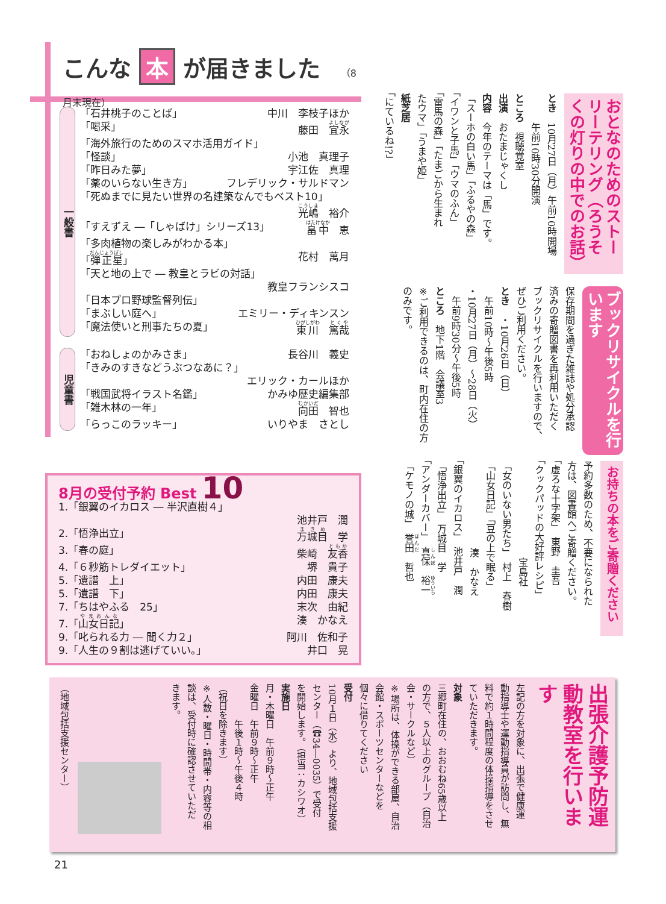こんな 本 が届きました （8月末現在）
一般書
「石井桃子のことば」 中川　李枝子ほか
「喝采」 藤田　宜永
「海外旅行のためのスマホ活用ガイド」
「怪談」 小池　真理子
「昨日みた夢」 宇江佐　真理
「薬のいらない生き方」 フレデリック・サルドマン
「死ぬまでに見たい世界の名建築なんでもベスト10」
光嶋　裕介
「すえずえ ―「しゃばけ」シリーズ13」 畠中　恵
「多肉植物の楽しみがわかる本」
「弾正星」 花村　萬月
「天と地の上で ― 教皇とラビの対話」
教皇フランシスコ
「日本プロ野球監督列伝」
「まぶしい庭へ」 エミリー・ディキンスン
「魔法使いと刑事たちの夏」 東川　篤哉
児童書
「おねしょのかみさま」 長谷川　義史
「きみのすきなどうぶつなあに？」
エリック・カールほか
「戦国武将イラスト名鑑」 かみゆ歴史編集部
「雑木林の一年」 向田　智也
「らっこのラッキー」 いりやま　さとし
おとなのためのストーリーテリング（ろうそくの灯りの中でのお話）
とき　10月27日（月）午前10時開場
　　　午前10時30分開演
ところ　視聴覚室
出演　おたまじゃくし
内容　今年のテーマは「馬」です。
「スーホの白い馬」「ふるやの森」
「イワンと子馬」「ウマのふん」
「雷馬の森」「たまごから生まれ
たウマ」「うまや姫」
紙芝居
「にているね!?」
ブックリサイクルを行います
保存期間を過ぎた雑誌や処分承認
済みの寄贈図書を再利用いただく
ブックリサイクルを行いますので、
ぜひご利用ください。
とき　・10月26日（日）
　午前10時～午後5時
・10月27日（月）～28日（火）
　午前9時30分～午後5時
ところ　地下1階　会議室3
※ご利用できるのは、町内在住の方
のみです。
8月の受付予約 Best 10
1.「銀翼のイカロス ― 半沢直樹４」
池井戸　潤
2.「悟浄出立」 万城目　学
3.「春の庭」 柴崎　友香
4.「６秒筋トレダイエット」 堺　貴子
5.「遺譜　上」 内田　康夫
5.「遺譜　下」 内田　康夫
7.「ちはやふる　25」 末次　由紀
7.「山女日記」 湊　かなえ
9.「叱られる力 ― 聞く力２」 阿川　佐和子
9.「人生の９割は逃げていい。」 井口　晃
お持ちの本をご寄贈ください
予約多数のため、不要になられた
方は、図書館へご寄贈ください。
「虚ろな十字架」　東野　圭吾
「クックパッドの大好評レシピ」
　　　　　　　　　　宝島社
「女のいない男たち」　村上　春樹
「山女日記」「豆の上で眠る」
　　　　　　　　　湊　かなえ
「銀翼のイカロス」　池井戸　潤
「悟浄出立」　万城目　学
「アンダーカバー」　真保　裕一
「ケモノの城」　誉田　哲也
出張介護予防運動教室を行います
左記の方を対象に、出張で健康運
動指導士や運動指導員が訪問し、無
料で約１時間程度の体操指導をさせ
ていただきます。
対象
三郷町在住の、おおむね65歳以上
の方で、５人以上のグループ（自治
会・サークルなど）
※場所は、体操ができる部屋、自治
会館・スポーツセンターなどを
個々に借りてください
受付
10月１日（水）より、地域包括支援
センター（☎34―0035）で受付
を開始します。（担当：カシワオ）
実施日
月・木曜日　午前９時～正午
金曜日　午前９時～正午
　　　　午後１時～午後４時
（祝日を除きます）
※人数・曜日・時間帯・内容等の相
談は、受付時に確認させていただ
きます。
（地域包括支援センター）
21